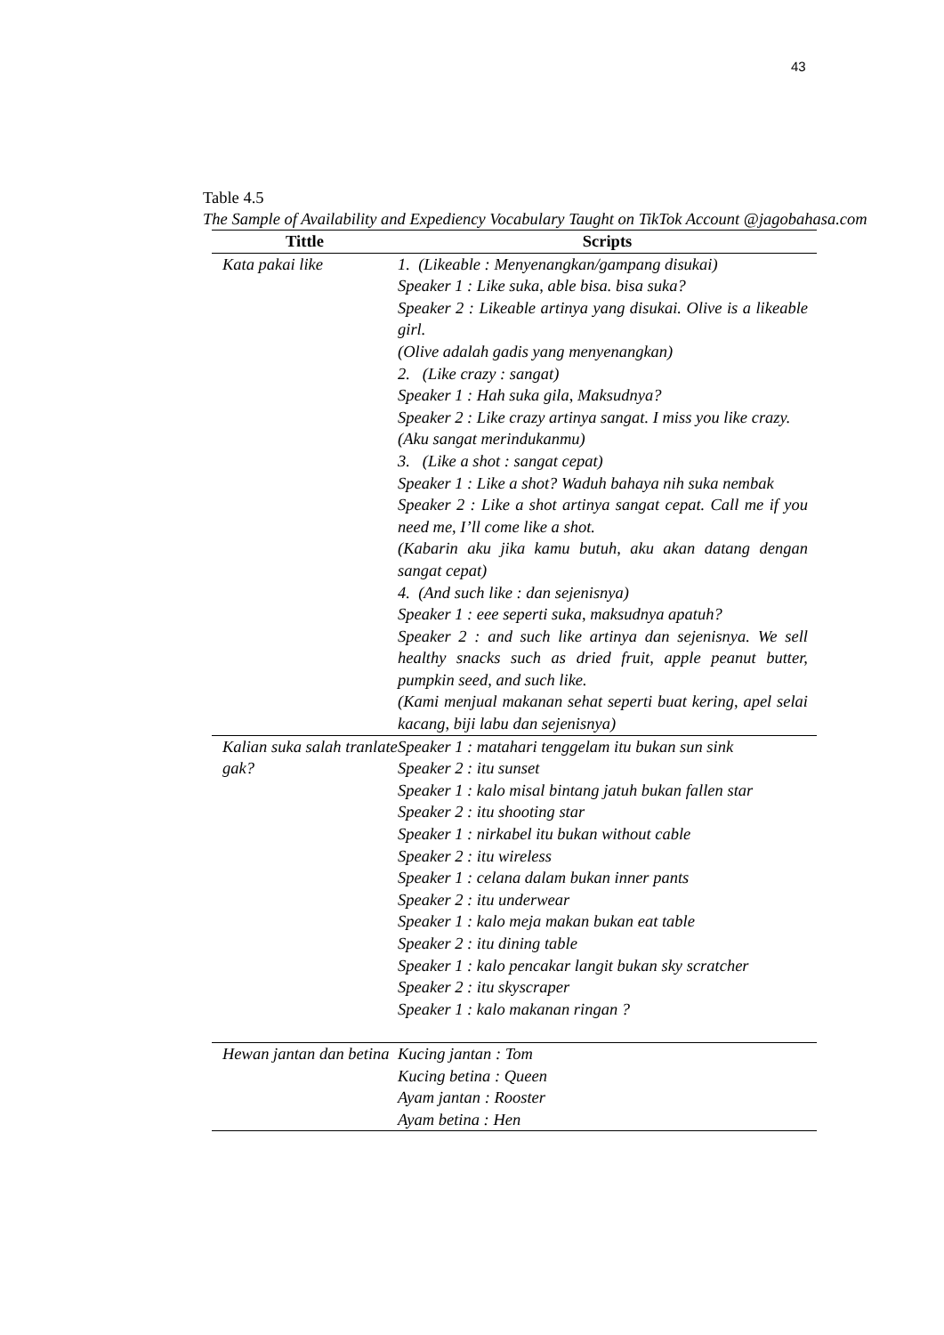43
Table 4.5
The Sample of Availability and Expediency Vocabulary Taught on TikTok Account @jagobahasa.com
| Tittle | Scripts |
| --- | --- |
| Kata pakai like | 1. (Likeable : Menyenangkan/gampang disukai) Speaker 1 : Like suka, able bisa. bisa suka? Speaker 2 : Likeable artinya yang disukai. Olive is a likeable girl. (Olive adalah gadis yang menyenangkan) 2. (Like crazy : sangat) Speaker 1 : Hah suka gila, Maksudnya? Speaker 2 : Like crazy artinya sangat. I miss you like crazy. (Aku sangat merindukanmu) 3. (Like a shot : sangat cepat) Speaker 1 : Like a shot? Waduh bahaya nih suka nembak Speaker 2 : Like a shot artinya sangat cepat. Call me if you need me, I’ll come like a shot. (Kabarin aku jika kamu butuh, aku akan datang dengan sangat cepat) 4. (And such like : dan sejenisnya) Speaker 1 : eee seperti suka, maksudnya apatuh? Speaker 2 : and such like artinya dan sejenisnya. We sell healthy snacks such as dried fruit, apple peanut butter, pumpkin seed, and such like. (Kami menjual makanan sehat seperti buat kering, apel selai kacang, biji labu dan sejenisnya) |
| Kalian suka salah tranlate gak? | Speaker 1 : matahari tenggelam itu bukan sun sink Speaker 2 : itu sunset Speaker 1 : kalo misal bintang jatuh bukan fallen star Speaker 2 : itu shooting star Speaker 1 : nirkabel itu bukan without cable Speaker 2 : itu wireless Speaker 1 : celana dalam bukan inner pants Speaker 2 : itu underwear Speaker 1 : kalo meja makan bukan eat table Speaker 2 : itu dining table Speaker 1 : kalo pencakar langit bukan sky scratcher Speaker 2 : itu skyscraper Speaker 1 : kalo makanan ringan ? |
| Hewan jantan dan betina | Kucing jantan : Tom Kucing betina : Queen Ayam jantan : Rooster Ayam betina : Hen |